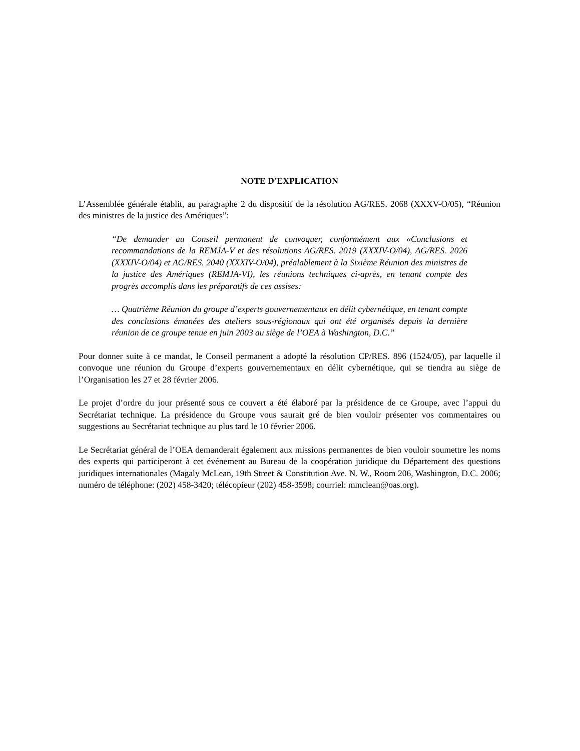NOTE D’EXPLICATION
L’Assemblée générale établit, au paragraphe 2 du dispositif de la résolution AG/RES. 2068 (XXXV-O/05), “Réunion des ministres de la justice des Amériques”:
“De demander au Conseil permanent de convoquer, conformément aux «Conclusions et recommandations de la REMJA-V et des résolutions AG/RES. 2019 (XXXIV-O/04), AG/RES. 2026 (XXXIV-O/04) et AG/RES. 2040 (XXXIV-O/04), préalablement à la Sixième Réunion des ministres de la justice des Amériques (REMJA-VI), les réunions techniques ci-après, en tenant compte des progrès accomplis dans les préparatifs de ces assises:
… Quatrième Réunion du groupe d’experts gouvernementaux en délit cybernétique, en tenant compte des conclusions émanées des ateliers sous-régionaux qui ont été organisés depuis la dernière réunion de ce groupe tenue en juin 2003 au siège de l’OEA à Washington, D.C.”
Pour donner suite à ce mandat, le Conseil permanent a adopté la résolution CP/RES. 896 (1524/05), par laquelle il convoque une réunion du Groupe d’experts gouvernementaux en délit cybernétique, qui se tiendra au siège de l’Organisation les 27 et 28 février 2006.
Le projet d’ordre du jour présenté sous ce couvert a été élaboré par la présidence de ce Groupe, avec l’appui du Secrétariat technique. La présidence du Groupe vous saurait gré de bien vouloir présenter vos commentaires ou suggestions au Secrétariat technique au plus tard le 10 février 2006.
Le Secrétariat général de l’OEA demanderait également aux missions permanentes de bien vouloir soumettre les noms des experts qui participeront à cet événement au Bureau de la coopération juridique du Département des questions juridiques internationales (Magaly McLean, 19th Street & Constitution Ave. N. W., Room 206, Washington, D.C. 2006; numéro de téléphone: (202) 458-3420; télécopieur (202) 458-3598; courriel: mmclean@oas.org).